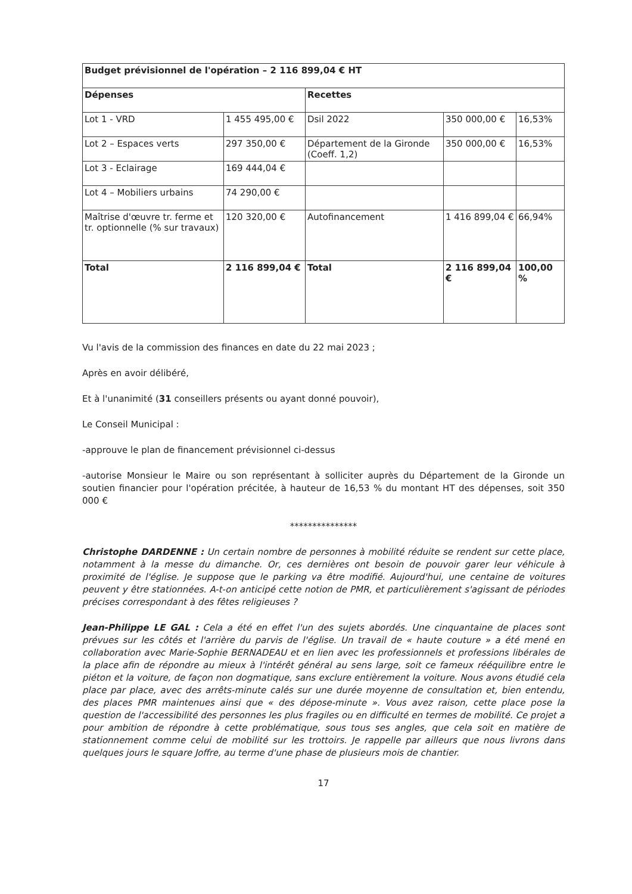| Budget prévisionnel de l'opération – 2 116 899,04 € HT | | | | |
| Dépenses | | Recettes | | |
| Lot 1 - VRD | 1 455 495,00 € | Dsil 2022 | 350 000,00 € | 16,53% |
| Lot 2 – Espaces verts | 297 350,00 € | Département de la Gironde (Coeff. 1,2) | 350 000,00 € | 16,53% |
| Lot 3 - Eclairage | 169 444,04 € | | | |
| Lot 4 – Mobiliers urbains | 74 290,00 € | | | |
| Maîtrise d'œuvre tr. ferme et tr. optionnelle (% sur travaux) | 120 320,00 € | Autofinancement | 1 416 899,04 € | 66,94% |
| Total | 2 116 899,04 € | Total | 2 116 899,04 € | 100,00 % |
Vu l'avis de la commission des finances en date du 22 mai 2023 ;
Après en avoir délibéré,
Et à l'unanimité (31 conseillers présents ou ayant donné pouvoir),
Le Conseil Municipal :
-approuve le plan de financement prévisionnel ci-dessus
-autorise Monsieur le Maire ou son représentant à solliciter auprès du Département de la Gironde un soutien financier pour l'opération précitée, à hauteur de 16,53 % du montant HT des dépenses, soit 350 000 €
***************
Christophe DARDENNE : Un certain nombre de personnes à mobilité réduite se rendent sur cette place, notamment à la messe du dimanche. Or, ces dernières ont besoin de pouvoir garer leur véhicule à proximité de l'église. Je suppose que le parking va être modifié. Aujourd'hui, une centaine de voitures peuvent y être stationnées. A-t-on anticipé cette notion de PMR, et particulièrement s'agissant de périodes précises correspondant à des fêtes religieuses ?
Jean-Philippe LE GAL : Cela a été en effet l'un des sujets abordés. Une cinquantaine de places sont prévues sur les côtés et l'arrière du parvis de l'église. Un travail de « haute couture » a été mené en collaboration avec Marie-Sophie BERNADEAU et en lien avec les professionnels et professions libérales de la place afin de répondre au mieux à l'intérêt général au sens large, soit ce fameux rééquilibre entre le piéton et la voiture, de façon non dogmatique, sans exclure entièrement la voiture. Nous avons étudié cela place par place, avec des arrêts-minute calés sur une durée moyenne de consultation et, bien entendu, des places PMR maintenues ainsi que « des dépose-minute ». Vous avez raison, cette place pose la question de l'accessibilité des personnes les plus fragiles ou en difficulté en termes de mobilité. Ce projet a pour ambition de répondre à cette problématique, sous tous ses angles, que cela soit en matière de stationnement comme celui de mobilité sur les trottoirs. Je rappelle par ailleurs que nous livrons dans quelques jours le square Joffre, au terme d'une phase de plusieurs mois de chantier.
17